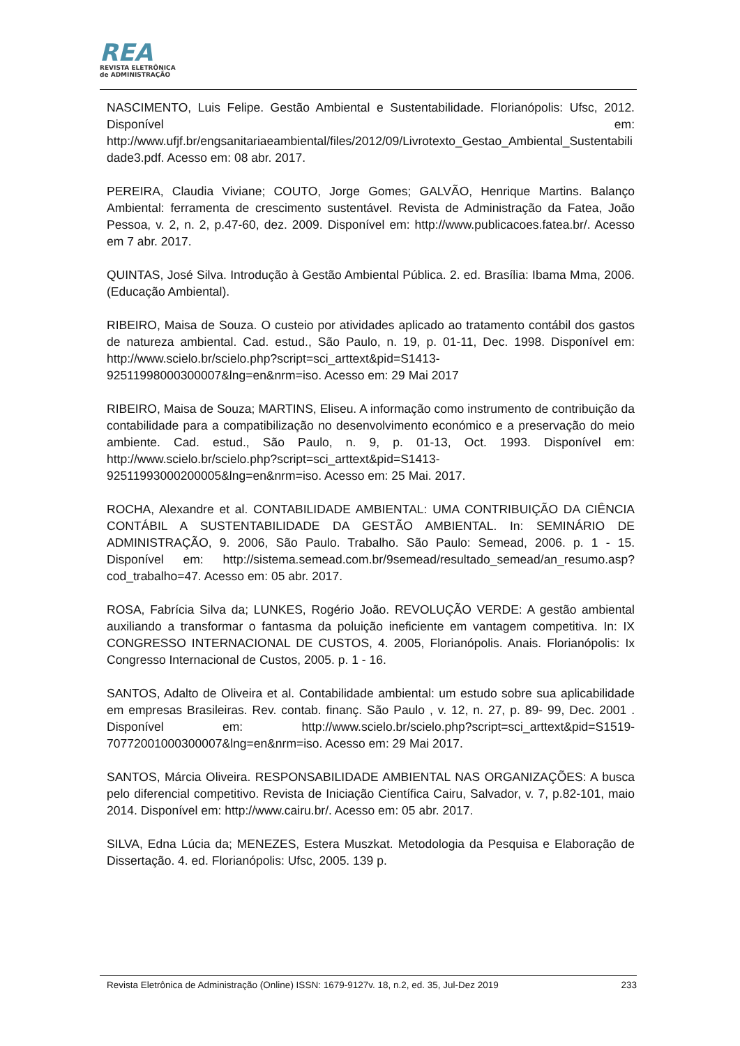REA
REVISTA ELETRÔNICA
de ADMINISTRAÇÃO
NASCIMENTO, Luis Felipe. Gestão Ambiental e Sustentabilidade. Florianópolis: Ufsc, 2012. Disponível em: http://www.ufjf.br/engsanitariaeambiental/files/2012/09/Livrotexto_Gestao_Ambiental_Sustentabilidade3.pdf. Acesso em: 08 abr. 2017.
PEREIRA, Claudia Viviane; COUTO, Jorge Gomes; GALVÃO, Henrique Martins. Balanço Ambiental: ferramenta de crescimento sustentável. Revista de Administração da Fatea, João Pessoa, v. 2, n. 2, p.47-60, dez. 2009. Disponível em: http://www.publicacoes.fatea.br/. Acesso em 7 abr. 2017.
QUINTAS, José Silva. Introdução à Gestão Ambiental Pública. 2. ed. Brasília: Ibama Mma, 2006. (Educação Ambiental).
RIBEIRO, Maisa de Souza. O custeio por atividades aplicado ao tratamento contábil dos gastos de natureza ambiental. Cad. estud., São Paulo, n. 19, p. 01-11, Dec. 1998. Disponível em: http://www.scielo.br/scielo.php?script=sci_arttext&pid=S1413-92511998000300007&lng=en&nrm=iso. Acesso em: 29 Mai 2017
RIBEIRO, Maisa de Souza; MARTINS, Eliseu. A informação como instrumento de contribuição da contabilidade para a compatibilização no desenvolvimento económico e a preservação do meio ambiente. Cad. estud., São Paulo, n. 9, p. 01-13, Oct. 1993. Disponível em: http://www.scielo.br/scielo.php?script=sci_arttext&pid=S1413-92511993000200005&lng=en&nrm=iso. Acesso em: 25 Mai. 2017.
ROCHA, Alexandre et al. CONTABILIDADE AMBIENTAL: UMA CONTRIBUIÇÃO DA CIÊNCIA CONTÁBIL A SUSTENTABILIDADE DA GESTÃO AMBIENTAL. In: SEMINÁRIO DE ADMINISTRAÇÃO, 9. 2006, São Paulo. Trabalho. São Paulo: Semead, 2006. p. 1 - 15. Disponível em: http://sistema.semead.com.br/9semead/resultado_semead/an_resumo.asp?cod_trabalho=47. Acesso em: 05 abr. 2017.
ROSA, Fabrícia Silva da; LUNKES, Rogério João. REVOLUÇÃO VERDE: A gestão ambiental auxiliando a transformar o fantasma da poluição ineficiente em vantagem competitiva. In: IX CONGRESSO INTERNACIONAL DE CUSTOS, 4. 2005, Florianópolis. Anais. Florianópolis: Ix Congresso Internacional de Custos, 2005. p. 1 - 16.
SANTOS, Adalto de Oliveira et al. Contabilidade ambiental: um estudo sobre sua aplicabilidade em empresas Brasileiras. Rev. contab. finanç. São Paulo , v. 12, n. 27, p. 89- 99, Dec. 2001 . Disponível em: http://www.scielo.br/scielo.php?script=sci_arttext&pid=S1519-70772001000300007&lng=en&nrm=iso. Acesso em: 29 Mai 2017.
SANTOS, Márcia Oliveira. RESPONSABILIDADE AMBIENTAL NAS ORGANIZAÇÕES: A busca pelo diferencial competitivo. Revista de Iniciação Científica Cairu, Salvador, v. 7, p.82-101, maio 2014. Disponível em: http://www.cairu.br/. Acesso em: 05 abr. 2017.
SILVA, Edna Lúcia da; MENEZES, Estera Muszkat. Metodologia da Pesquisa e Elaboração de Dissertação. 4. ed. Florianópolis: Ufsc, 2005. 139 p.
Revista Eletrônica de Administração (Online) ISSN: 1679-9127v. 18, n.2, ed. 35, Jul-Dez 2019 233